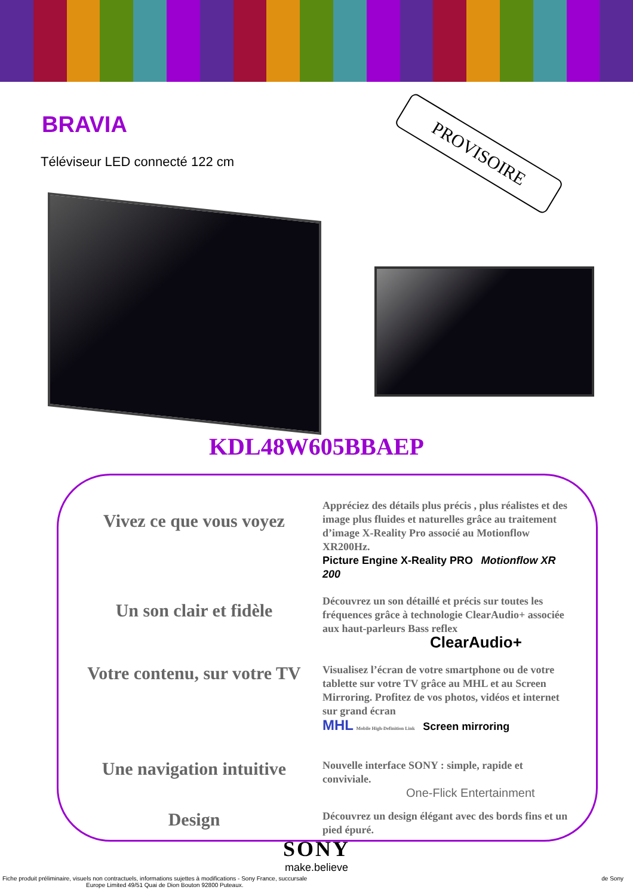BRAVIA
Téléviseur LED connecté 122 cm
PROVISOIRE
KDL48W605BBAEP
Vivez ce que vous voyez
Appréciez des détails plus précis , plus réalistes et des image plus fluides et naturelles grâce au traitement d’image X-Reality Pro associé au Motionflow XR200Hz.
Picture Engine X-Reality PRO Motionflow XR 200
Un son clair et fidèle
Découvrez un son détaillé et précis sur toutes les fréquences grâce à technologie ClearAudio+ associée aux haut-parleurs Bass reflex
ClearAudio+
Votre contenu, sur votre TV
Visualisez l’écran de votre smartphone ou de votre tablette sur votre TV grâce au MHL et au Screen Mirroring. Profitez de vos photos, vidéos et internet sur grand écran
MHL Mobile High-Definition Link Screen mirroring
Une navigation intuitive
Nouvelle interface SONY : simple, rapide et conviviale.
One-Flick Entertainment
Design
Découvrez un design élégant avec des bords fins et un pied épuré.
SONY
make.believe
Fiche produit préliminaire, visuels non contractuels, informations sujettes à modifications - Sony France, succursale de Sony
Europe Limited 49/51 Quai de Dion Bouton 92800 Puteaux.